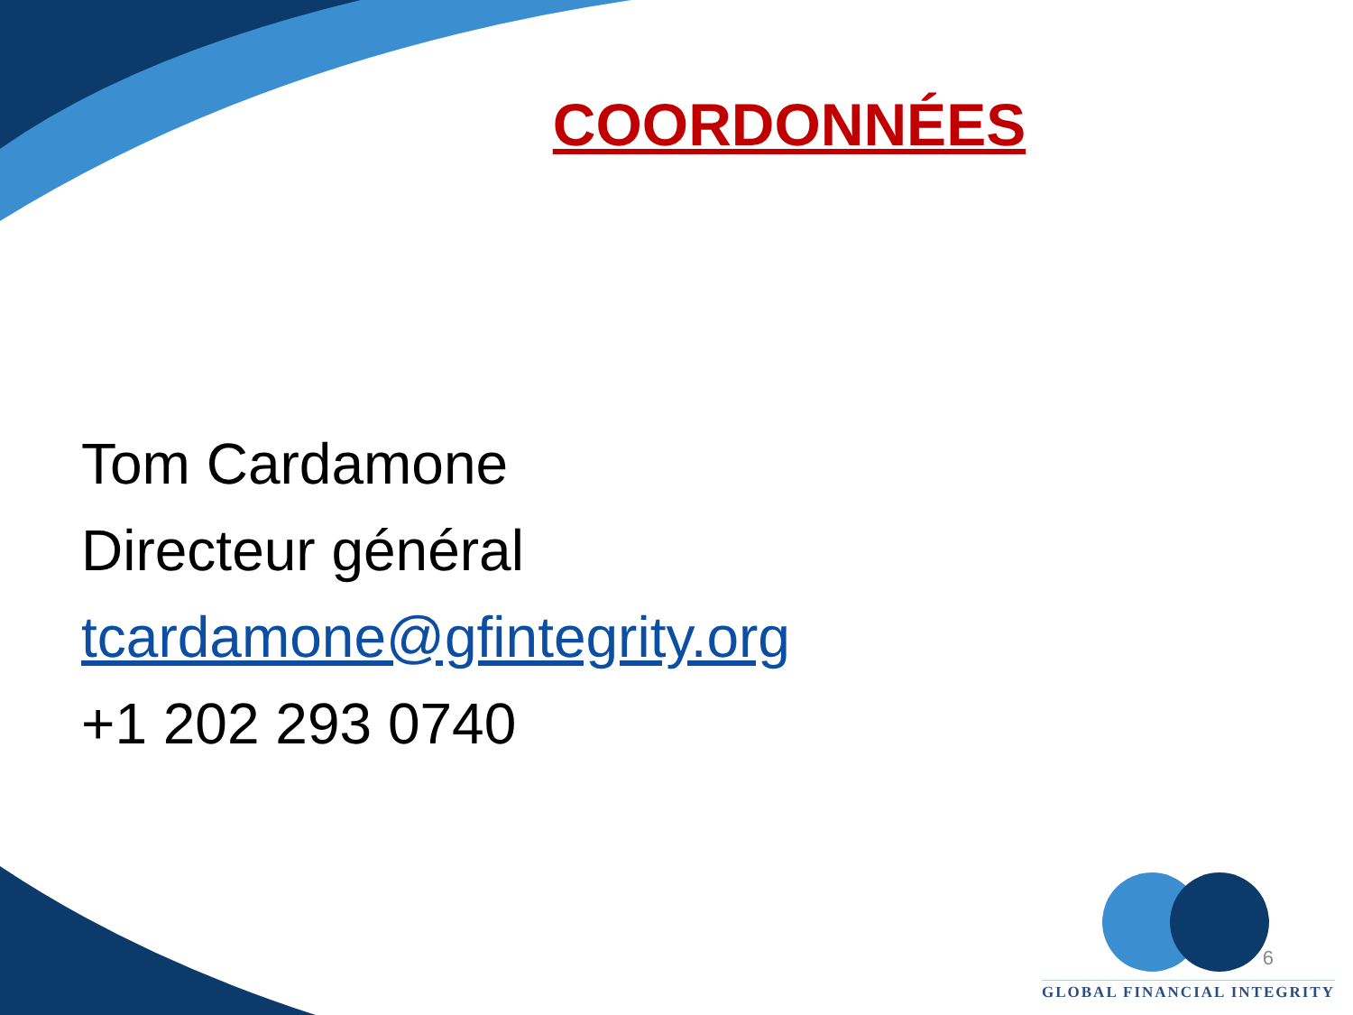COORDONNÉES
Tom Cardamone
Directeur général
tcardamone@gfintegrity.org
+1 202 293 0740
GLOBAL FINANCIAL INTEGRITY
6